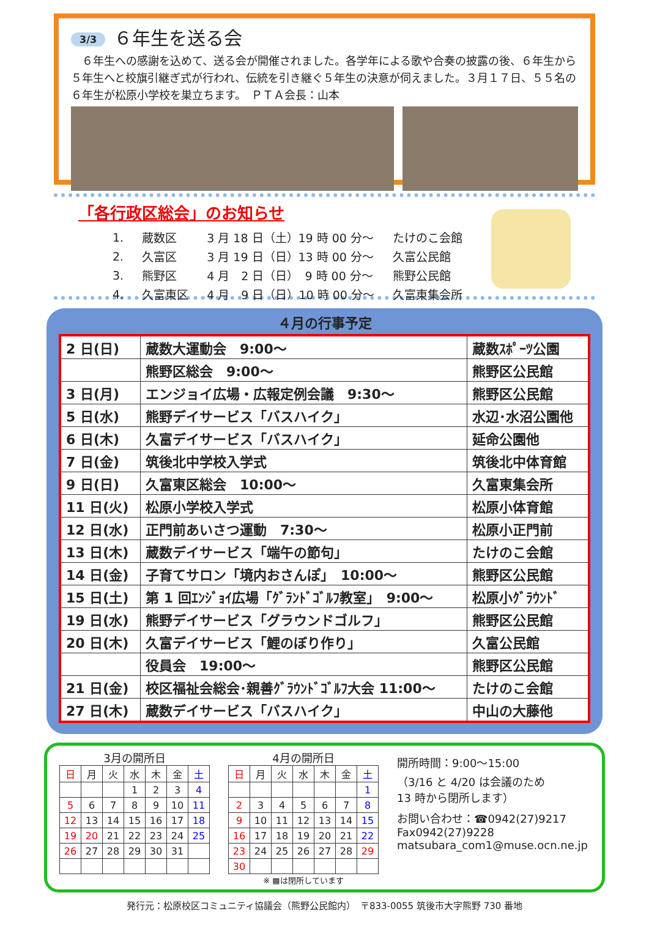3/3 ６年生を送る会
　６年生への感謝を込めて、送る会が開催されました。各学年による歌や合奏の披露の後、６年生から５年生へと校旗引継ぎ式が行われ、伝統を引き継ぐ５年生の決意が伺えました。３月１７日、５５名の６年生が松原小学校を巣立ちます。　ＰＴＡ会長：山本
「各行政区総会」のお知らせ
| 1. | 蔵数区 | 3 月 18 日（土）19 時 00 分～ | たけのこ会館 |
| 2. | 久富区 | 3 月 19 日（日）13 時 00 分～ | 久富公民館 |
| 3. | 熊野区 | 4 月 2 日（日） 9 時 00 分～ | 熊野公民館 |
| 4. | 久富東区 | 4 月 9 日（日）10 時 00 分～ | 久富東集会所 |
４月の行事予定
| 2 日(日) | 蔵数大運動会 9:00～ | 蔵数ｽﾎﾟｰﾂ公園 |
| | 熊野区総会 9:00～ | 熊野区公民館 |
| 3 日(月) | エンジョイ広場・広報定例会議 9:30～ | 熊野区公民館 |
| 5 日(水) | 熊野デイサービス「バスハイク」 | 水辺･水沼公園他 |
| 6 日(木) | 久富デイサービス「バスハイク」 | 延命公園他 |
| 7 日(金) | 筑後北中学校入学式 | 筑後北中体育館 |
| 9 日(日) | 久富東区総会 10:00～ | 久富東集会所 |
| 11 日(火) | 松原小学校入学式 | 松原小体育館 |
| 12 日(水) | 正門前あいさつ運動 7:30～ | 松原小正門前 |
| 13 日(木) | 蔵数デイサービス「端午の節句」 | たけのこ会館 |
| 14 日(金) | 子育てサロン「境内おさんぽ」 10:00～ | 熊野区公民館 |
| 15 日(土) | 第 1 回ｴﾝｼﾞｮｲ広場「ｸﾞﾗﾝﾄﾞｺﾞﾙﾌ教室」 9:00～ | 松原小ｸﾞﾗｳﾝﾄﾞ |
| 19 日(水) | 熊野デイサービス「グラウンドゴルフ」 | 熊野区公民館 |
| 20 日(木) | 久富デイサービス「鯉のぼり作り」 | 久富公民館 |
| | 役員会 19:00～ | 熊野区公民館 |
| 21 日(金) | 校区福祉会総会･親善ｸﾞﾗｳﾝﾄﾞｺﾞﾙﾌ大会 11:00～ | たけのこ会館 |
| 27 日(木) | 蔵数デイサービス「バスハイク」 | 中山の大藤他 |
3月の開所日
| 日 | 月 | 火 | 水 | 木 | 金 | 土 |
| | | | 1 | 2 | 3 | 4 |
| 5 | 6 | 7 | 8 | 9 | 10 | 11 |
| 12 | 13 | 14 | 15 | 16 | 17 | 18 |
| 19 | 20 | 21 | 22 | 23 | 24 | 25 |
| 26 | 27 | 28 | 29 | 30 | 31 | |
4月の開所日
| 日 | 月 | 火 | 水 | 木 | 金 | 土 |
| | | | | | | 1 |
| 2 | 3 | 4 | 5 | 6 | 7 | 8 |
| 9 | 10 | 11 | 12 | 13 | 14 | 15 |
| 16 | 17 | 18 | 19 | 20 | 21 | 22 |
| 23 | 24 | 25 | 26 | 27 | 28 | 29 |
| 30 | | | | | | |
※ ▩は閉所しています
開所時間：9:00～15:00
（3/16 と 4/20 は会議のため
13 時から閉所します）
お問い合わせ：☎0942(27)9217
Fax0942(27)9228
matsubara_com1@muse.ocn.ne.jp
発行元：松原校区コミュニティ協議会（熊野公民館内）　〒833-0055 筑後市大字熊野 730 番地